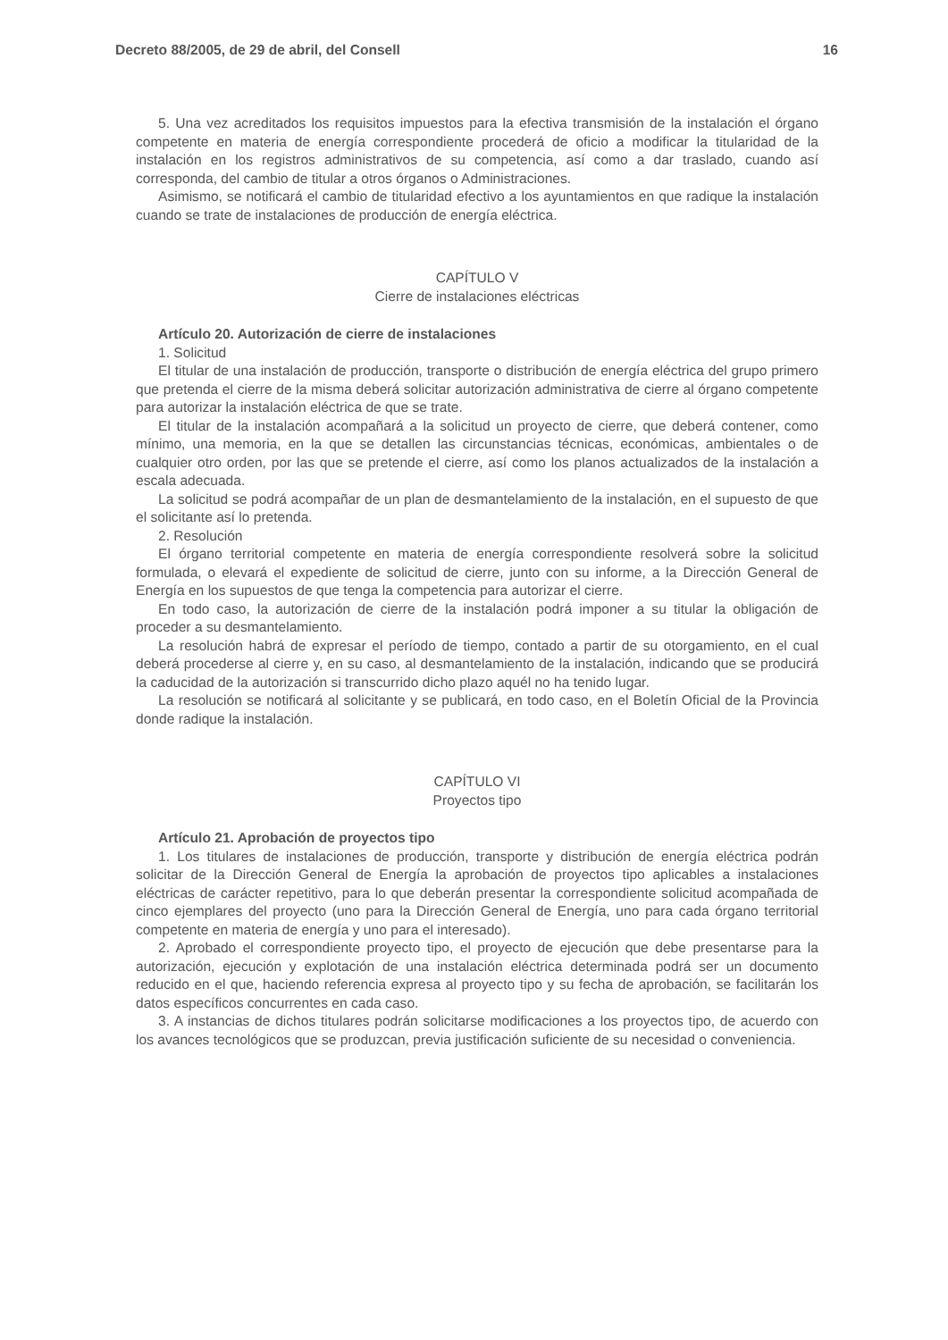Decreto 88/2005, de 29 de abril, del Consell 16
5. Una vez acreditados los requisitos impuestos para la efectiva transmisión de la instalación el órgano competente en materia de energía correspondiente procederá de oficio a modificar la titularidad de la instalación en los registros administrativos de su competencia, así como a dar traslado, cuando así corresponda, del cambio de titular a otros órganos o Administraciones.
Asimismo, se notificará el cambio de titularidad efectivo a los ayuntamientos en que radique la instalación cuando se trate de instalaciones de producción de energía eléctrica.
CAPÍTULO V
Cierre de instalaciones eléctricas
Artículo 20. Autorización de cierre de instalaciones
1. Solicitud
El titular de una instalación de producción, transporte o distribución de energía eléctrica del grupo primero que pretenda el cierre de la misma deberá solicitar autorización administrativa de cierre al órgano competente para autorizar la instalación eléctrica de que se trate.
El titular de la instalación acompañará a la solicitud un proyecto de cierre, que deberá contener, como mínimo, una memoria, en la que se detallen las circunstancias técnicas, económicas, ambientales o de cualquier otro orden, por las que se pretende el cierre, así como los planos actualizados de la instalación a escala adecuada.
La solicitud se podrá acompañar de un plan de desmantelamiento de la instalación, en el supuesto de que el solicitante así lo pretenda.
2. Resolución
El órgano territorial competente en materia de energía correspondiente resolverá sobre la solicitud formulada, o elevará el expediente de solicitud de cierre, junto con su informe, a la Dirección General de Energía en los supuestos de que tenga la competencia para autorizar el cierre.
En todo caso, la autorización de cierre de la instalación podrá imponer a su titular la obligación de proceder a su desmantelamiento.
La resolución habrá de expresar el período de tiempo, contado a partir de su otorgamiento, en el cual deberá procederse al cierre y, en su caso, al desmantelamiento de la instalación, indicando que se producirá la caducidad de la autorización si transcurrido dicho plazo aquél no ha tenido lugar.
La resolución se notificará al solicitante y se publicará, en todo caso, en el Boletín Oficial de la Provincia donde radique la instalación.
CAPÍTULO VI
Proyectos tipo
Artículo 21. Aprobación de proyectos tipo
1. Los titulares de instalaciones de producción, transporte y distribución de energía eléctrica podrán solicitar de la Dirección General de Energía la aprobación de proyectos tipo aplicables a instalaciones eléctricas de carácter repetitivo, para lo que deberán presentar la correspondiente solicitud acompañada de cinco ejemplares del proyecto (uno para la Dirección General de Energía, uno para cada órgano territorial competente en materia de energía y uno para el interesado).
2. Aprobado el correspondiente proyecto tipo, el proyecto de ejecución que debe presentarse para la autorización, ejecución y explotación de una instalación eléctrica determinada podrá ser un documento reducido en el que, haciendo referencia expresa al proyecto tipo y su fecha de aprobación, se facilitarán los datos específicos concurrentes en cada caso.
3. A instancias de dichos titulares podrán solicitarse modificaciones a los proyectos tipo, de acuerdo con los avances tecnológicos que se produzcan, previa justificación suficiente de su necesidad o conveniencia.